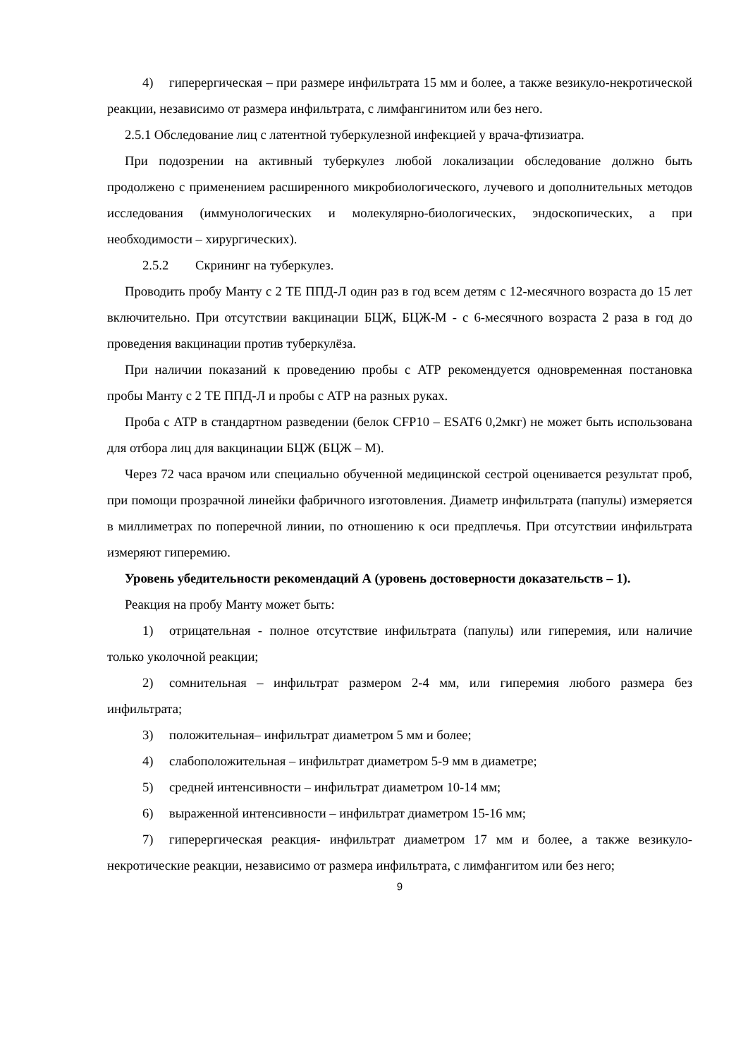4) гиперергическая – при размере инфильтрата 15 мм и более, а также везикуло-некротической реакции, независимо от размера инфильтрата, с лимфангинитом или без него.
2.5.1 Обследование лиц с латентной туберкулезной инфекцией у врача-фтизиатра.
При подозрении на активный туберкулез любой локализации обследование должно быть продолжено с применением расширенного микробиологического, лучевого и дополнительных методов исследования (иммунологических и молекулярно-биологических, эндоскопических, а при необходимости – хирургических).
2.5.2 Скрининг на туберкулез.
Проводить пробу Манту с 2 ТЕ ППД-Л один раз в год всем детям с 12-месячного возраста до 15 лет включительно. При отсутствии вакцинации БЦЖ, БЦЖ-М - с 6-месячного возраста 2 раза в год до проведения вакцинации против туберкулёза.
При наличии показаний к проведению пробы с АТР рекомендуется одновременная постановка пробы Манту с 2 ТЕ ППД-Л и пробы с АТР на разных руках.
Проба с АТР в стандартном разведении (белок CFP10 – ESAT6 0,2мкг) не может быть использована для отбора лиц для вакцинации БЦЖ (БЦЖ – М).
Через 72 часа врачом или специально обученной медицинской сестрой оценивается результат проб, при помощи прозрачной линейки фабричного изготовления. Диаметр инфильтрата (папулы) измеряется в миллиметрах по поперечной линии, по отношению к оси предплечья. При отсутствии инфильтрата измеряют гиперемию.
Уровень убедительности рекомендаций А (уровень достоверности доказательств – 1).
Реакция на пробу Манту может быть:
1) отрицательная - полное отсутствие инфильтрата (папулы) или гиперемия, или наличие только уколочной реакции;
2) сомнительная – инфильтрат размером 2-4 мм, или гиперемия любого размера без инфильтрата;
3) положительная– инфильтрат диаметром 5 мм и более;
4) слабоположительная – инфильтрат диаметром 5-9 мм в диаметре;
5) средней интенсивности – инфильтрат диаметром 10-14 мм;
6) выраженной интенсивности – инфильтрат диаметром 15-16 мм;
7) гиперергическая реакция- инфильтрат диаметром 17 мм и более, а также везикуло-некротические реакции, независимо от размера инфильтрата, с лимфангитом или без него;
9